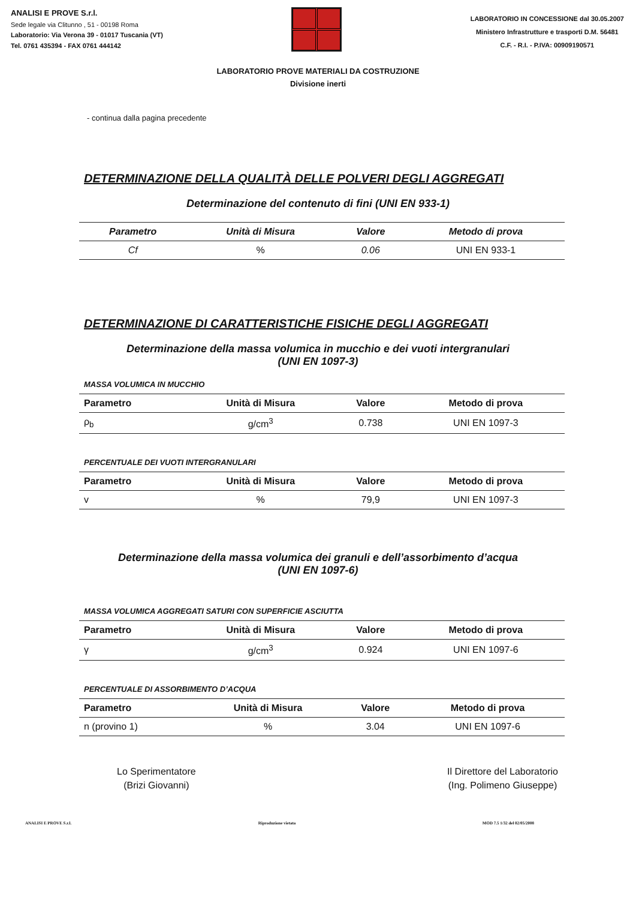ANALISI E PROVE S.r.l.
Sede legale via Clitunno , 51 - 00198 Roma
Laboratorio: Via Verona 39 - 01017 Tuscania (VT)
Tel. 0761 435394 - FAX 0761 444142
LABORATORIO IN CONCESSIONE dal 30.05.2007
Ministero Infrastrutture e trasporti D.M. 56481
C.F. - R.I. - P.IVA: 00909190571
LABORATORIO PROVE MATERIALI DA COSTRUZIONE
Divisione inerti
- continua dalla pagina precedente
DETERMINAZIONE DELLA QUALITÀ DELLE POLVERI DEGLI AGGREGATI
Determinazione del contenuto di fini (UNI EN 933-1)
| Parametro | Unità di Misura | Valore | Metodo di prova |
| --- | --- | --- | --- |
| Cf | % | 0.06 | UNI EN 933-1 |
DETERMINAZIONE DI CARATTERISTICHE FISICHE DEGLI AGGREGATI
Determinazione della massa volumica in mucchio e dei vuoti intergranulari
(UNI EN 1097-3)
MASSA VOLUMICA IN MUCCHIO
| Parametro | Unità di Misura | Valore | Metodo di prova |
| --- | --- | --- | --- |
| ρ<sub>b</sub> | g/cm<sup>3</sup> | 0.738 | UNI EN 1097-3 |
PERCENTUALE DEI VUOTI INTERGRANULARI
| Parametro | Unità di Misura | Valore | Metodo di prova |
| --- | --- | --- | --- |
| v | % | 79,9 | UNI EN 1097-3 |
Determinazione della massa volumica dei granuli e dell’assorbimento d’acqua
(UNI EN 1097-6)
MASSA VOLUMICA AGGREGATI SATURI CON SUPERFICIE ASCIUTTA
| Parametro | Unità di Misura | Valore | Metodo di prova |
| --- | --- | --- | --- |
| γ | g/cm<sup>3</sup> | 0.924 | UNI EN 1097-6 |
PERCENTUALE DI ASSORBIMENTO D’ACQUA
| Parametro | Unità di Misura | Valore | Metodo di prova |
| --- | --- | --- | --- |
| n (provino 1) | % | 3.04 | UNI EN 1097-6 |
Lo Sperimentatore
(Brizi Giovanni)
Il Direttore del Laboratorio
(Ing. Polimeno Giuseppe)
ANALISI E PROVE S.r.l. Riproduzione vietata MOD 7.5 1/32 del 02/05/2008